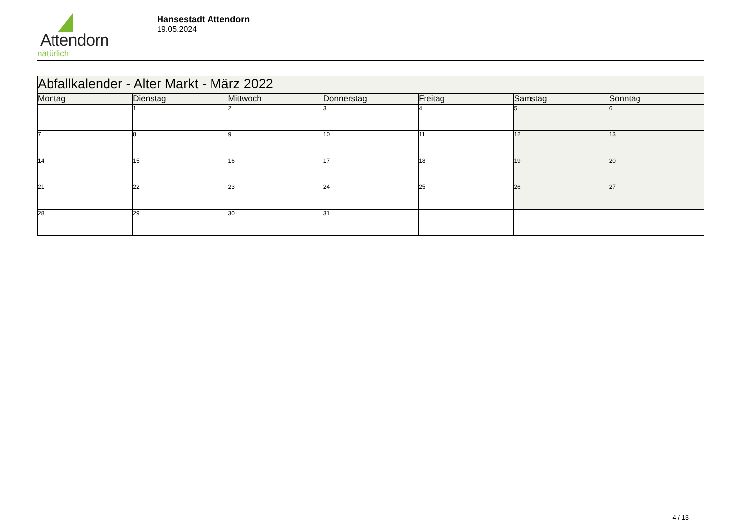Attendorn
natürlich
Hansestadt Attendorn
19.05.2024
| Abfallkalender - Alter Markt - März 2022 | | | | | | |
| --- | --- | --- | --- | --- | --- | --- |
| Montag | Dienstag | Mittwoch | Donnerstag | Freitag | Samstag | Sonntag |
| | 1 | 2 | 3 | 4 | 5 | 6 |
| 7 | 8 | 9 | 10 | 11 | 12 | 13 |
| 14 | 15 | 16 | 17 | 18 | 19 | 20 |
| 21 | 22 | 23 | 24 | 25 | 26 | 27 |
| 28 | 29 | 30 | 31 | | | |
4 / 13